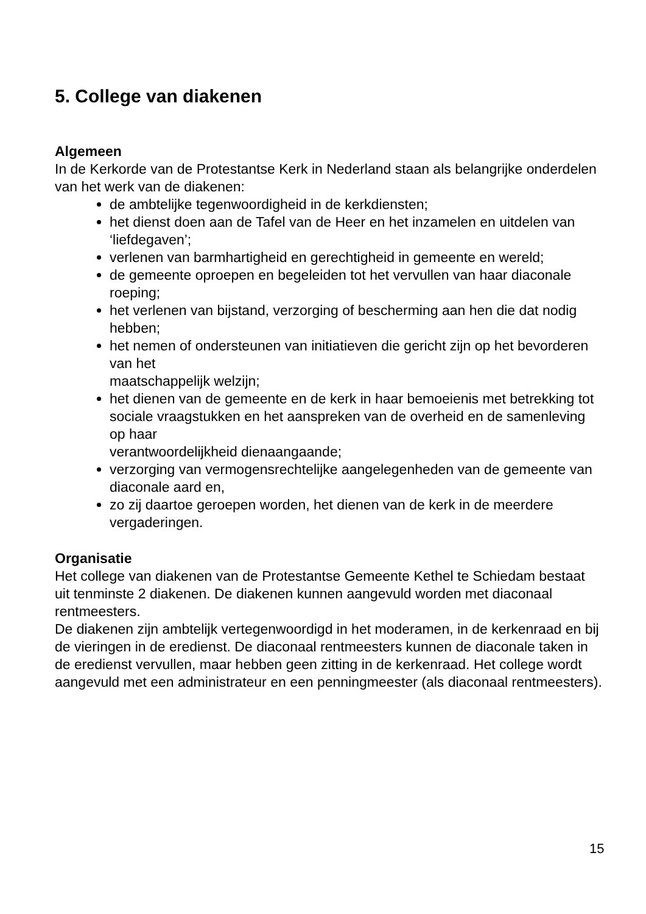5. College van diakenen
Algemeen
In de Kerkorde van de Protestantse Kerk in Nederland staan als belangrijke onderdelen van het werk van de diakenen:
de ambtelijke tegenwoordigheid in de kerkdiensten;
het dienst doen aan de Tafel van de Heer en het inzamelen en uitdelen van ‘liefdegaven’;
verlenen van barmhartigheid en gerechtigheid in gemeente en wereld;
de gemeente oproepen en begeleiden tot het vervullen van haar diaconale roeping;
het verlenen van bijstand, verzorging of bescherming aan hen die dat nodig hebben;
het nemen of ondersteunen van initiatieven die gericht zijn op het bevorderen van het
maatschappelijk welzijn;
het dienen van de gemeente en de kerk in haar bemoeienis met betrekking tot sociale vraagstukken en het aanspreken van de overheid en de samenleving op haar
verantwoordelijkheid dienaangaande;
verzorging van vermogensrechtelijke aangelegenheden van de gemeente van diaconale aard en,
zo zij daartoe geroepen worden, het dienen van de kerk in de meerdere vergaderingen.
Organisatie
Het college van diakenen van de Protestantse Gemeente Kethel te Schiedam bestaat uit tenminste 2 diakenen. De diakenen kunnen aangevuld worden met diaconaal rentmeesters.
De diakenen zijn ambtelijk vertegenwoordigd in het moderamen, in de kerkenraad en bij de vieringen in de eredienst. De diaconaal rentmeesters kunnen de diaconale taken in de eredienst vervullen, maar hebben geen zitting in de kerkenraad. Het college wordt aangevuld met een administrateur en een penningmeester (als diaconaal rentmeesters).
15